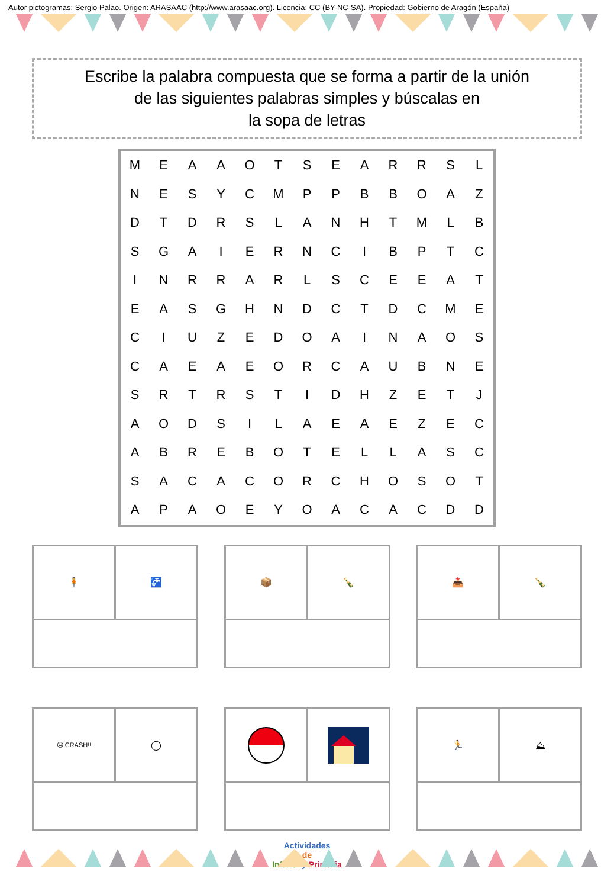Autor pictogramas: Sergio Palao. Origen: ARASAAC (http://www.arasaac.org). Licencia: CC (BY-NC-SA). Propiedad: Gobierno de Aragón (España)
Escribe la palabra compuesta que se forma a partir de la unión
de las siguientes palabras simples y búscalas en
la sopa de letras
| M | E | A | A | O | T | S | E | A | R | R | S | L |
| N | E | S | Y | C | M | P | P | B | B | O | A | Z |
| D | T | D | R | S | L | A | N | H | T | M | L | B |
| S | G | A | I | E | R | N | C | I | B | P | T | C |
| I | N | R | R | A | R | L | S | C | E | E | A | T |
| E | A | S | G | H | N | D | C | T | D | C | M | E |
| C | I | U | Z | E | D | O | A | I | N | A | O | S |
| C | A | E | A | E | O | R | C | A | U | B | N | E |
| S | R | T | R | S | T | I | D | H | Z | E | T | J |
| A | O | D | S | I | L | A | E | A | E | Z | E | C |
| A | B | R | E | B | O | T | E | L | L | A | S | C |
| S | A | C | A | C | O | R | C | H | O | S | O | T |
| A | P | A | O | E | Y | O | A | C | A | C | D | D |
🧍 🚰 📦 🍾 📤 🍾
☹ CRASH!!
◯
🏃 ⛰
Actividades
de
Infantil y Primaria